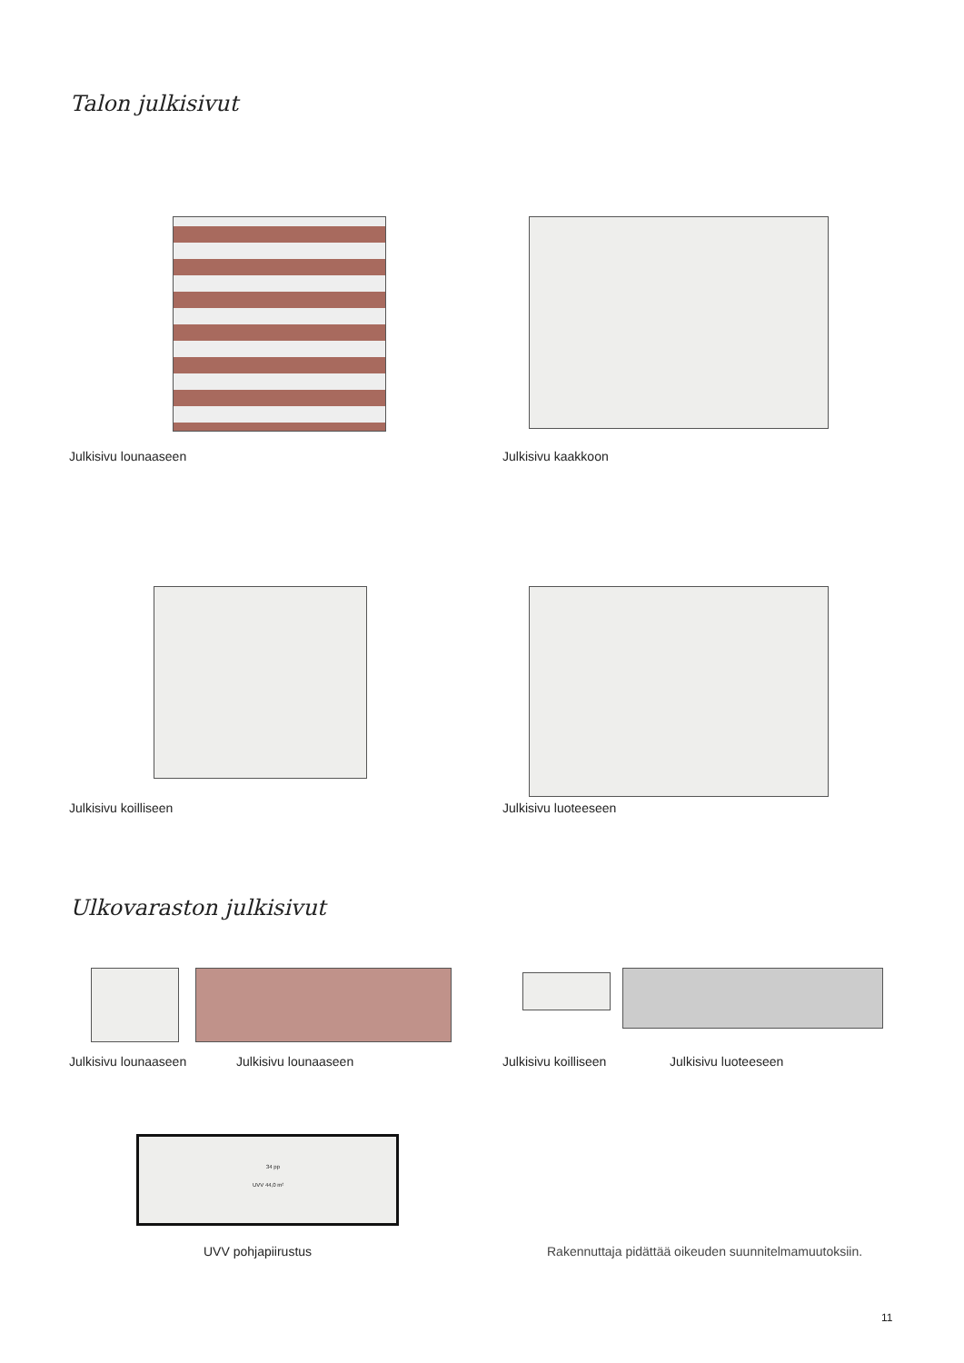Talon julkisivut
Julkisivu lounaaseen Julkisivu kaakkoon
Julkisivu koilliseen Julkisivu luoteeseen
Ulkovaraston julkisivut
Julkisivu lounaaseen Julkisivu lounaaseen Julkisivu koilliseen Julkisivu luoteeseen
34 pp
UVV 44,0 m²
UVV pohjapiirustus
Rakennuttaja pidättää oikeuden suunnitelmamuutoksiin.
11